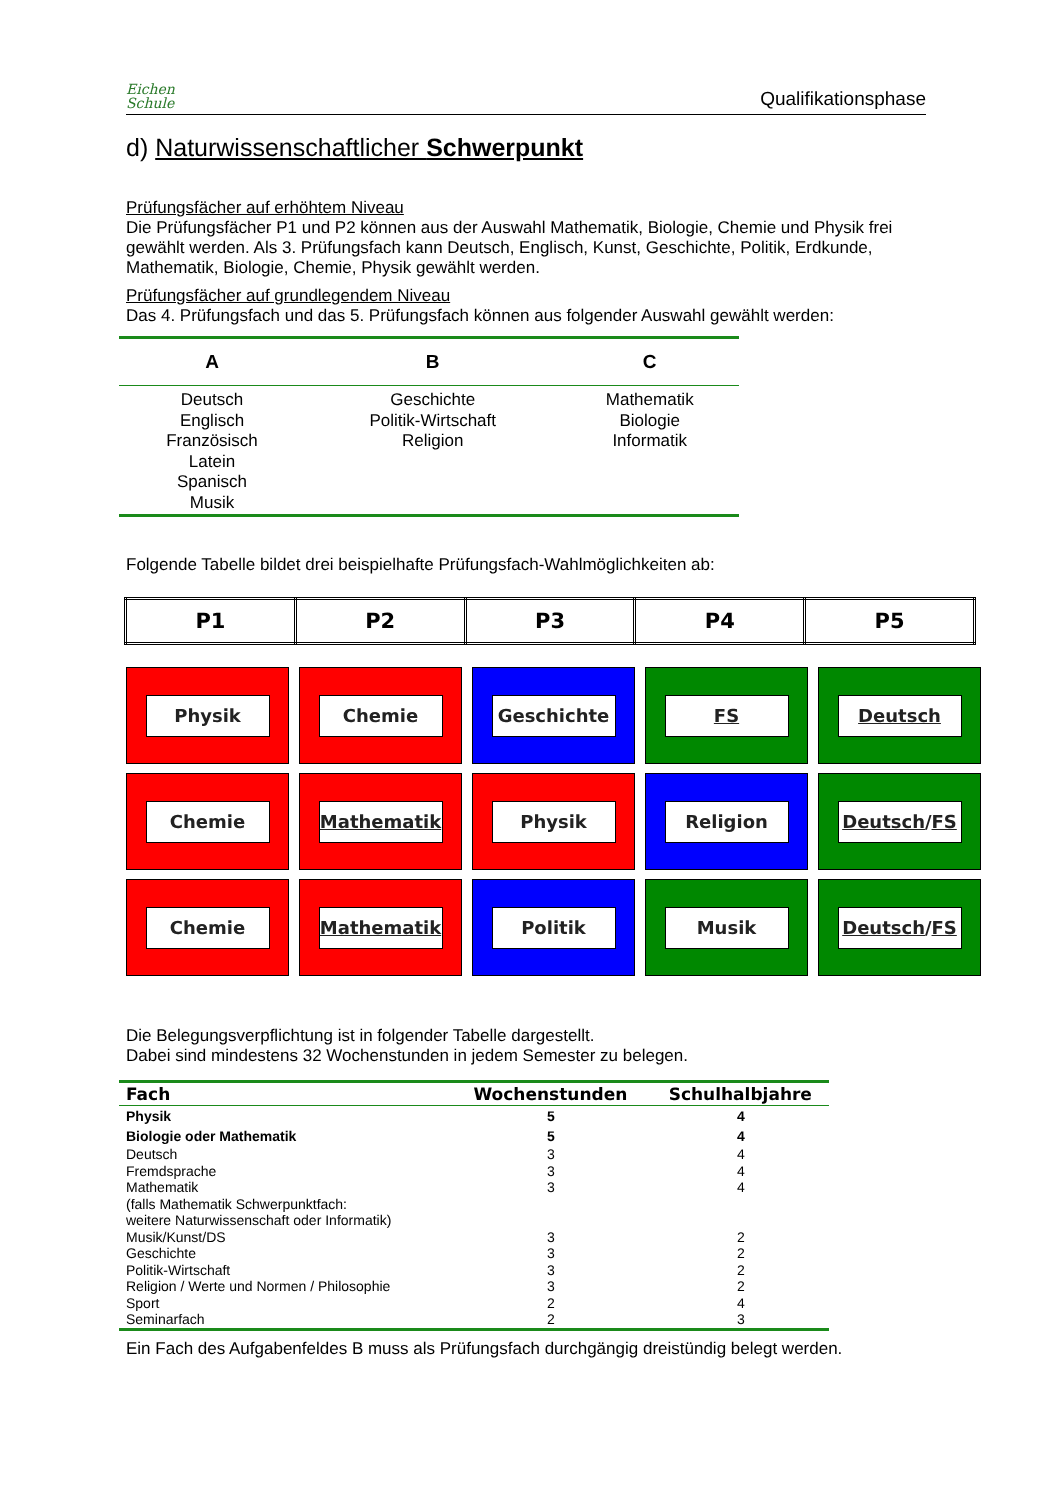Eichen
Schule
Qualifikationsphase
d) Naturwissenschaftlicher Schwerpunkt
Prüfungsfächer auf erhöhtem Niveau
Die Prüfungsfächer P1 und P2 können aus der Auswahl Mathematik, Biologie, Chemie und Physik frei gewählt werden. Als 3. Prüfungsfach kann Deutsch, Englisch, Kunst, Geschichte, Politik, Erdkunde, Mathematik, Biologie, Chemie, Physik gewählt werden.
Prüfungsfächer auf grundlegendem Niveau
Das 4. Prüfungsfach und das 5. Prüfungsfach können aus folgender Auswahl gewählt werden:
| A | B | C |
| --- | --- | --- |
| Deutsch Englisch Französisch Latein Spanisch Musik | Geschichte Politik-Wirtschaft Religion | Mathematik Biologie Informatik |
Folgende Tabelle bildet drei beispielhafte Prüfungsfach-Wahlmöglichkeiten ab:
| P1 | P2 | P3 | P4 | P5 |
| --- | --- | --- | --- | --- |
Physik
Chemie
Geschichte
FS
Deutsch
Chemie
Mathematik
Physik
Religion
Deutsch / FS
Chemie
Mathematik
Politik
Musik
Deutsch / FS
Die Belegungsverpflichtung ist in folgender Tabelle dargestellt.
Dabei sind mindestens 32 Wochenstunden in jedem Semester zu belegen.
| Fach | Wochenstunden | Schulhalbjahre |
| --- | --- | --- |
| Physik | 5 | 4 |
| Biologie oder Mathematik | 5 | 4 |
| Deutsch | 3 | 4 |
| Fremdsprache | 3 | 4 |
| Mathematik (falls Mathematik Schwerpunktfach: weitere Naturwissenschaft oder Informatik) | 3 | 4 |
| Musik/Kunst/DS | 3 | 2 |
| Geschichte | 3 | 2 |
| Politik-Wirtschaft | 3 | 2 |
| Religion / Werte und Normen / Philosophie | 3 | 2 |
| Sport | 2 | 4 |
| Seminarfach | 2 | 3 |
Ein Fach des Aufgabenfeldes B muss als Prüfungsfach durchgängig dreistündig belegt werden.